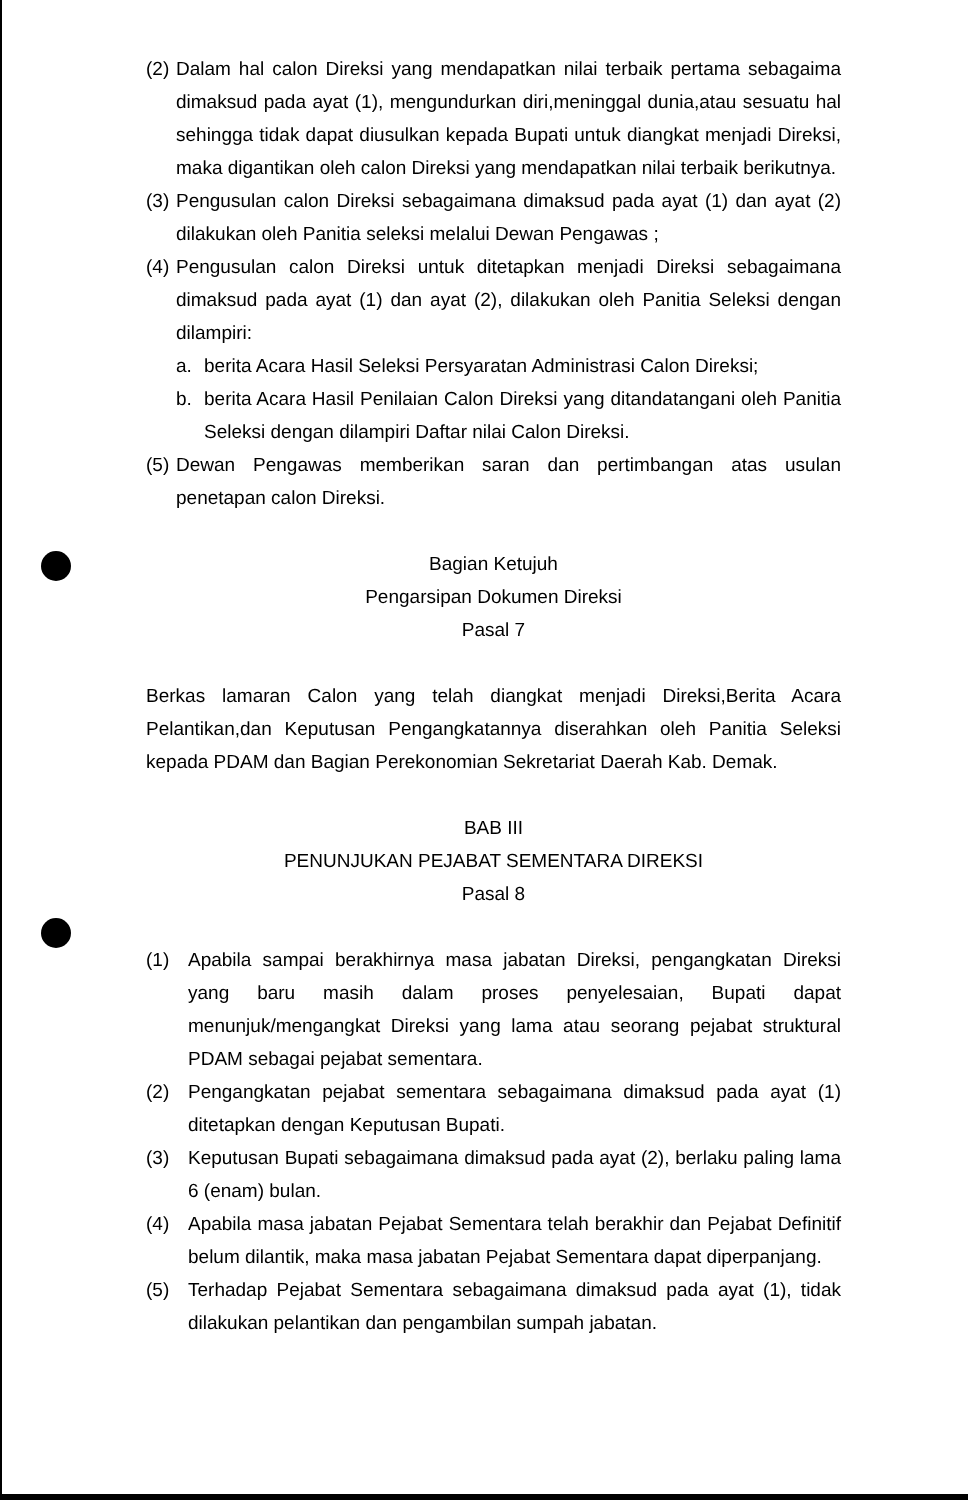(2) Dalam hal calon Direksi yang mendapatkan nilai terbaik pertama sebagaima dimaksud pada ayat (1), mengundurkan diri,meninggal dunia,atau sesuatu hal sehingga tidak dapat diusulkan kepada Bupati untuk diangkat menjadi Direksi, maka digantikan oleh calon Direksi yang mendapatkan nilai terbaik berikutnya.
(3) Pengusulan calon Direksi sebagaimana dimaksud pada ayat (1) dan ayat (2) dilakukan oleh Panitia seleksi melalui Dewan Pengawas ;
(4) Pengusulan calon Direksi untuk ditetapkan menjadi Direksi sebagaimana dimaksud pada ayat (1) dan ayat (2), dilakukan oleh Panitia Seleksi dengan dilampiri:
a. berita Acara Hasil Seleksi Persyaratan Administrasi Calon Direksi;
b. berita Acara Hasil Penilaian Calon Direksi yang ditandatangani oleh Panitia Seleksi dengan dilampiri Daftar nilai Calon Direksi.
(5) Dewan Pengawas memberikan saran dan pertimbangan atas usulan penetapan calon Direksi.
Bagian Ketujuh
Pengarsipan Dokumen Direksi
Pasal 7
Berkas lamaran Calon yang telah diangkat menjadi Direksi,Berita Acara Pelantikan,dan Keputusan Pengangkatannya diserahkan oleh Panitia Seleksi kepada PDAM dan Bagian Perekonomian Sekretariat Daerah Kab. Demak.
BAB III
PENUNJUKAN PEJABAT SEMENTARA DIREKSI
Pasal 8
(1) Apabila sampai berakhirnya masa jabatan Direksi, pengangkatan Direksi yang baru masih dalam proses penyelesaian, Bupati dapat menunjuk/mengangkat Direksi yang lama atau seorang pejabat struktural PDAM sebagai pejabat sementara.
(2) Pengangkatan pejabat sementara sebagaimana dimaksud pada ayat (1) ditetapkan dengan Keputusan Bupati.
(3) Keputusan Bupati sebagaimana dimaksud pada ayat (2), berlaku paling lama 6 (enam) bulan.
(4) Apabila masa jabatan Pejabat Sementara telah berakhir dan Pejabat Definitif belum dilantik, maka masa jabatan Pejabat Sementara dapat diperpanjang.
(5) Terhadap Pejabat Sementara sebagaimana dimaksud pada ayat (1), tidak dilakukan pelantikan dan pengambilan sumpah jabatan.